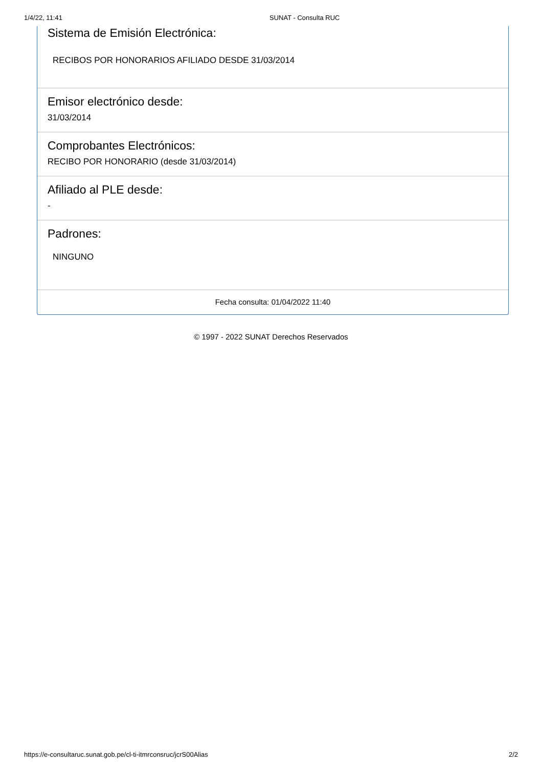1/4/22, 11:41 SUNAT - Consulta RUC
Sistema de Emisión Electrónica:
RECIBOS POR HONORARIOS AFILIADO DESDE 31/03/2014
Emisor electrónico desde:
31/03/2014
Comprobantes Electrónicos:
RECIBO POR HONORARIO (desde 31/03/2014)
Afiliado al PLE desde:
-
Padrones:
NINGUNO
Fecha consulta: 01/04/2022 11:40
© 1997 - 2022 SUNAT Derechos Reservados
https://e-consultaruc.sunat.gob.pe/cl-ti-itmrconsruc/jcrS00Alias 2/2